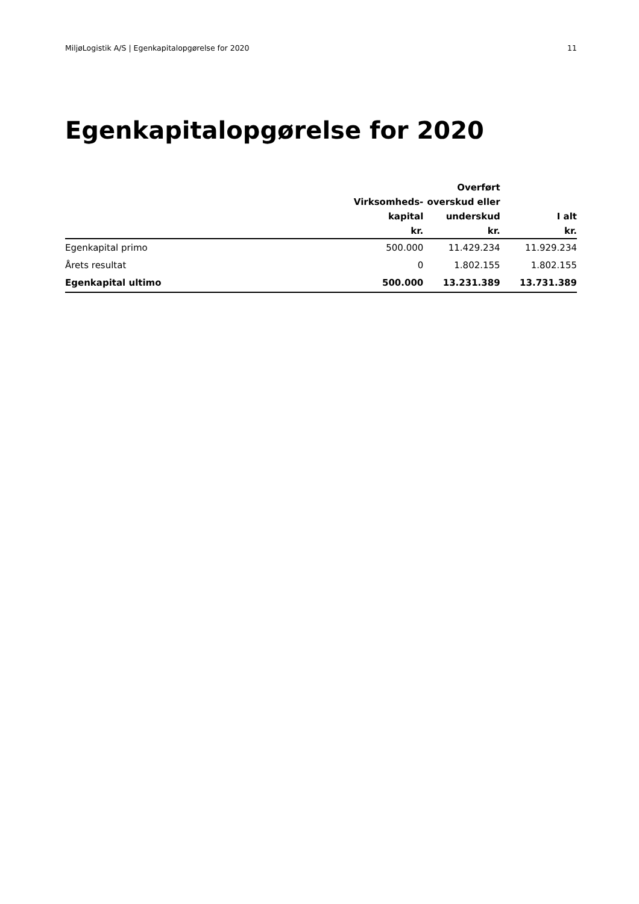MiljøLogistik A/S | Egenkapitalopgørelse for 2020 11
Egenkapitalopgørelse for 2020
| | Virksomheds- kapital kr. | Overført overskud eller underskud kr. | I alt kr. |
| --- | --- | --- | --- |
| Egenkapital primo | 500.000 | 11.429.234 | 11.929.234 |
| Årets resultat | 0 | 1.802.155 | 1.802.155 |
| Egenkapital ultimo | 500.000 | 13.231.389 | 13.731.389 |